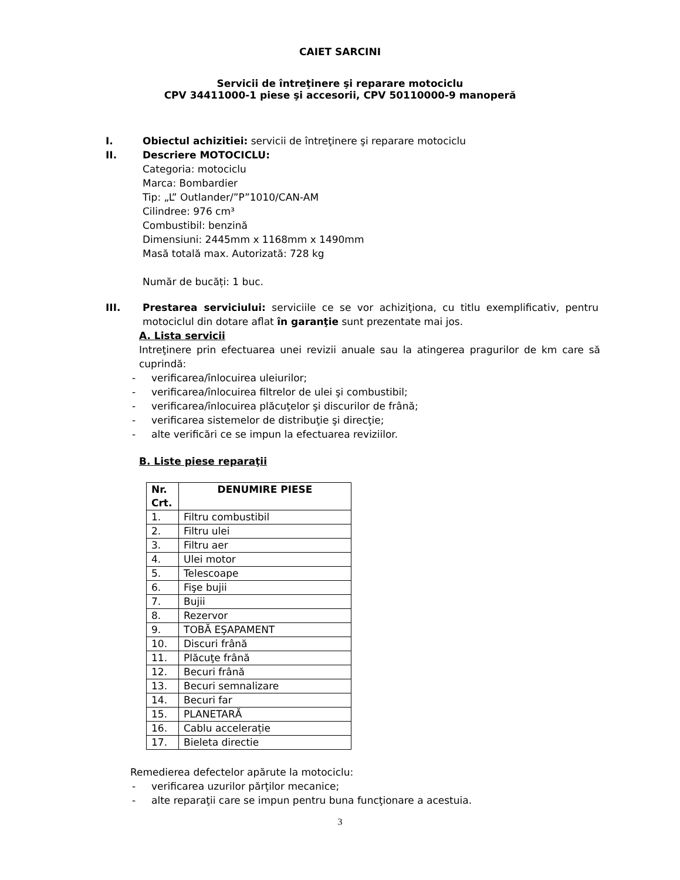CAIET SARCINI
Servicii de întreţinere şi reparare motociclu
CPV 34411000-1 piese şi accesorii, CPV 50110000-9 manoperă
I. Obiectul achizitiei: servicii de întreţinere şi reparare motociclu
II. Descriere MOTOCICLU:
Categoria: motociclu
Marca: Bombardier
Tip: „L” Outlander/”P”1010/CAN-AM
Cilindree: 976 cm³
Combustibil: benzină
Dimensiuni: 2445mm x 1168mm x 1490mm
Masă totală max. Autorizată: 728 kg
Număr de bucăți: 1 buc.
III. Prestarea serviciului: serviciile ce se vor achiziţiona, cu titlu exemplificativ, pentru motociclul din dotare aflat în garanţie sunt prezentate mai jos.
A. Lista servicii
Intreţinere prin efectuarea unei revizii anuale sau la atingerea pragurilor de km care să cuprindă:
- verificarea/înlocuirea uleiurilor;
- verificarea/înlocuirea filtrelor de ulei şi combustibil;
- verificarea/înlocuirea plăcuţelor şi discurilor de frână;
- verificarea sistemelor de distribuţie şi direcţie;
- alte verificări ce se impun la efectuarea reviziilor.
B. Liste piese reparaţii
| Nr. Crt. | DENUMIRE PIESE |
| --- | --- |
| 1. | Filtru combustibil |
| 2. | Filtru ulei |
| 3. | Filtru aer |
| 4. | Ulei motor |
| 5. | Telescoape |
| 6. | Fişe bujii |
| 7. | Bujii |
| 8. | Rezervor |
| 9. | TOBĂ EŞAPAMENT |
| 10. | Discuri frână |
| 11. | Plăcuţe frână |
| 12. | Becuri frână |
| 13. | Becuri semnalizare |
| 14. | Becuri far |
| 15. | PLANETARĂ |
| 16. | Cablu accelerație |
| 17. | Bieleta directie |
Remedierea defectelor apărute la motociclu:
- verificarea uzurilor părţilor mecanice;
- alte reparaţii care se impun pentru buna funcţionare a acestuia.
3